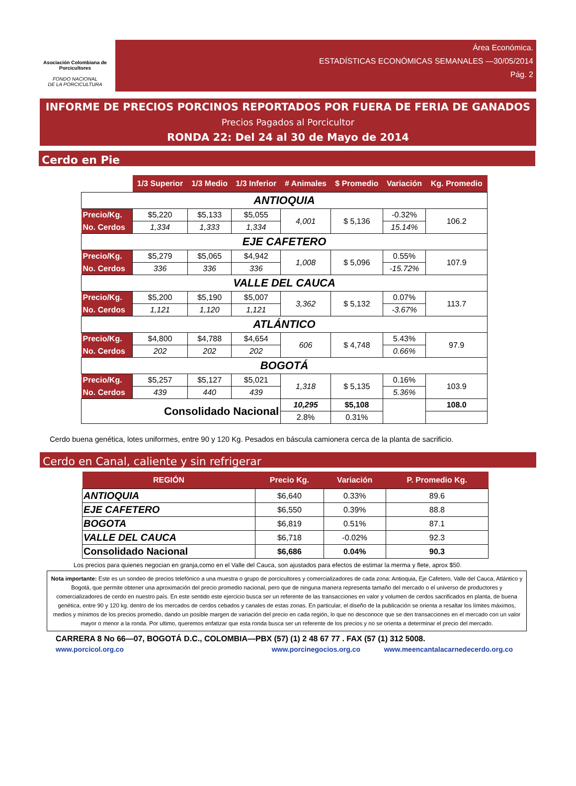Asociación Colombiana de Porcicultores
FONDO NACIONAL
DE LA PORCICULTURA
Área Económica.
ESTADÍSTICAS ECONÓMICAS SEMANALES —30/05/2014
Pág. 2
INFORME DE PRECIOS PORCINOS REPORTADOS POR FUERA DE FERIA DE GANADOS
Precios Pagados al Porcicultor
RONDA 22: Del 24 al 30 de Mayo de 2014
Cerdo en Pie
| | 1/3 Superior | 1/3 Medio | 1/3 Inferior | # Animales | $ Promedio | Variación | Kg. Promedio |
| ANTIOQUIA | | | | | | | |
| Precio/Kg. | $5,220 | $5,133 | $5,055 | 4,001 | $ 5,136 | -0.32% | 106.2 |
| No. Cerdos | 1,334 | 1,333 | 1,334 | | | 15.14% | |
| EJE CAFETERO | | | | | | | |
| Precio/Kg. | $5,279 | $5,065 | $4,942 | 1,008 | $ 5,096 | 0.55% | 107.9 |
| No. Cerdos | 336 | 336 | 336 | | | -15.72% | |
| VALLE DEL CAUCA | | | | | | | |
| Precio/Kg. | $5,200 | $5,190 | $5,007 | 3,362 | $ 5,132 | 0.07% | 113.7 |
| No. Cerdos | 1,121 | 1,120 | 1,121 | | | -3.67% | |
| ATLÁNTICO | | | | | | | |
| Precio/Kg. | $4,800 | $4,788 | $4,654 | 606 | $ 4,748 | 5.43% | 97.9 |
| No. Cerdos | 202 | 202 | 202 | | | 0.66% | |
| BOGOTÁ | | | | | | | |
| Precio/Kg. | $5,257 | $5,127 | $5,021 | 1,318 | $ 5,135 | 0.16% | 103.9 |
| No. Cerdos | 439 | 440 | 439 | | | 5.36% | |
| Consolidado Nacional | | | | 10,295 | $5,108 | | 108.0 |
| | | | | 2.8% | 0.31% | | |
Cerdo buena genética, lotes uniformes, entre 90 y 120 Kg. Pesados en báscula camionera cerca de la planta de sacrificio.
Cerdo en Canal, caliente y sin refrigerar
| REGIÓN | Precio Kg. | Variación | P. Promedio Kg. |
| --- | --- | --- | --- |
| ANTIOQUIA | $6,640 | 0.33% | 89.6 |
| EJE CAFETERO | $6,550 | 0.39% | 88.8 |
| BOGOTA | $6,819 | 0.51% | 87.1 |
| VALLE DEL CAUCA | $6,718 | -0.02% | 92.3 |
| Consolidado Nacional | $6,686 | 0.04% | 90.3 |
Los precios para quienes negocian en granja,como en el Valle del Cauca, son ajustados para efectos de estimar la merma y flete, aprox $50.
Nota importante: Este es un sondeo de precios telefónico a una muestra o grupo de porcicultores y comercializadores de cada zona: Antioquia, Eje Cafetero, Valle del Cauca, Atlántico y Bogotá, que permite obtener una aproximación del precio promedio nacional, pero que de ninguna manera representa tamaño del mercado o el universo de productores y comercializadores de cerdo en nuestro país. En este sentido este ejercicio busca ser un referente de las transacciones en valor y volumen de cerdos sacrificados en planta, de buena genética, entre 90 y 120 kg. dentro de los mercados de cerdos cebados y canales de estas zonas. En particular, el diseño de la publicación se orienta a resaltar los límites máximos, medios y mínimos de los precios promedio, dando un posible margen de variación del precio en cada región, lo que no desconoce que se den transacciones en el mercado con un valor mayor o menor a la ronda. Por ultimo, queremos enfatizar que esta ronda busca ser un referente de los precios y no se orienta a determinar el precio del mercado.
CARRERA 8 No 66—07, BOGOTÁ D.C., COLOMBIA—PBX (57) (1) 2 48 67 77 . FAX (57 (1) 312 5008.
www.porcicol.org.co www.porcinegocios.org.co www.meencantalacarnedecerdo.org.co